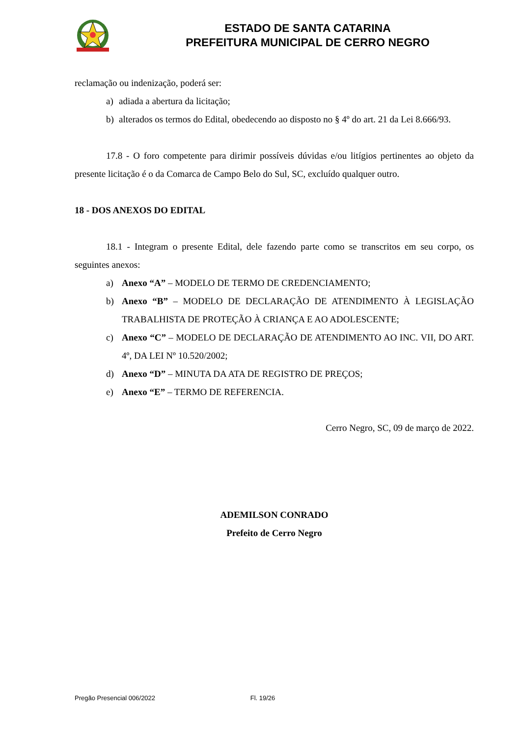ESTADO DE SANTA CATARINA
PREFEITURA MUNICIPAL DE CERRO NEGRO
reclamação ou indenização, poderá ser:
a) adiada a abertura da licitação;
b) alterados os termos do Edital, obedecendo ao disposto no § 4º do art. 21 da Lei 8.666/93.
17.8 - O foro competente para dirimir possíveis dúvidas e/ou litígios pertinentes ao objeto da presente licitação é o da Comarca de Campo Belo do Sul, SC, excluído qualquer outro.
18 - DOS ANEXOS DO EDITAL
18.1 - Integram o presente Edital, dele fazendo parte como se transcritos em seu corpo, os seguintes anexos:
a) Anexo “A” – MODELO DE TERMO DE CREDENCIAMENTO;
b) Anexo “B” – MODELO DE DECLARAÇÃO DE ATENDIMENTO À LEGISLAÇÃO TRABALHISTA DE PROTEÇÃO À CRIANÇA E AO ADOLESCENTE;
c) Anexo “C” – MODELO DE DECLARAÇÃO DE ATENDIMENTO AO INC. VII, DO ART. 4º, DA LEI Nº 10.520/2002;
d) Anexo “D” – MINUTA DA ATA DE REGISTRO DE PREÇOS;
e) Anexo “E” – TERMO DE REFERENCIA.
Cerro Negro, SC, 09 de março de 2022.
ADEMILSON CONRADO
Prefeito de Cerro Negro
Pregão Presencial 006/2022 Fl. 19/26